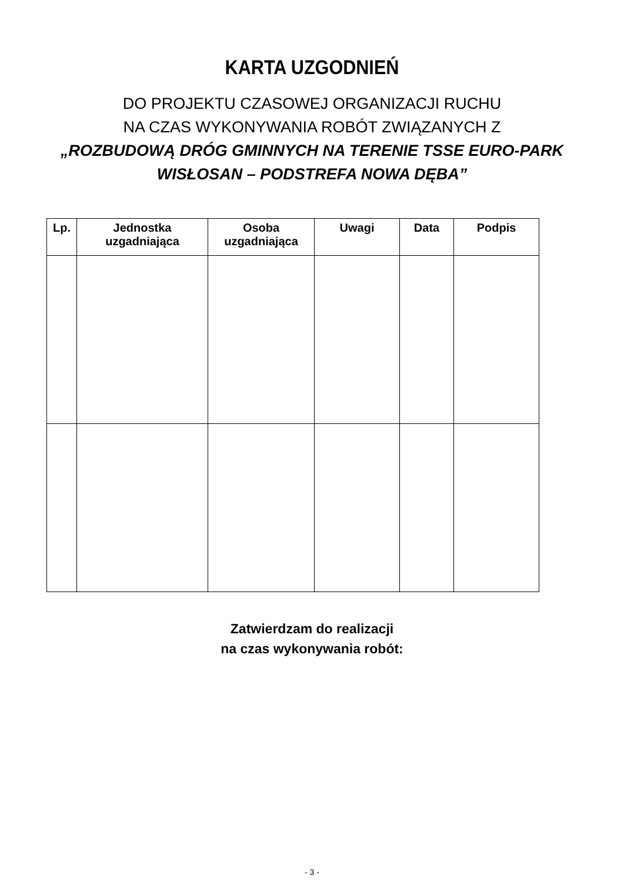KARTA UZGODNIEŃ
DO PROJEKTU CZASOWEJ ORGANIZACJI RUCHU
NA CZAS WYKONYWANIA ROBÓT ZWIĄZANYCH Z
„ROZBUDOWĄ DRÓG GMINNYCH NA TERENIE TSSE EURO-PARK
WISŁOSAN – PODSTREFA NOWA DĘBA”
| Lp. | Jednostka uzgadniająca | Osoba uzgadniająca | Uwagi | Data | Podpis |
| --- | --- | --- | --- | --- | --- |
Zatwierdzam do realizacji
na czas wykonywania robót:
- 3 -